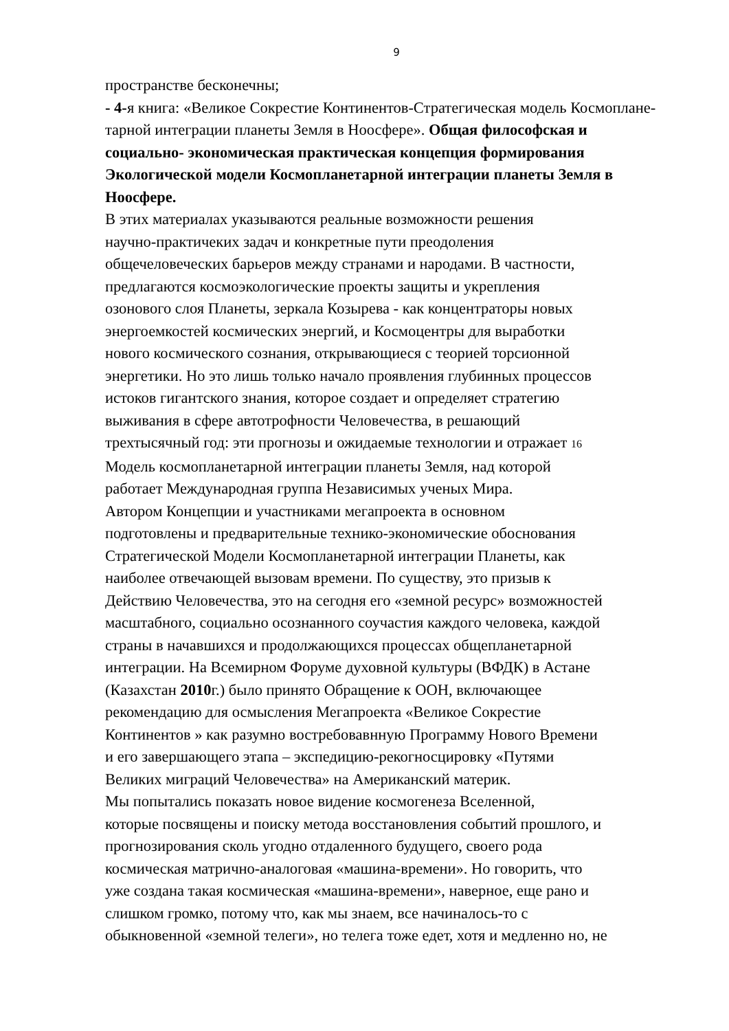9
пространстве бесконечны;
- 4-я книга: «Великое Сокрестие Континентов-Стратегическая модель Космопланe-тарной интеграции планеты Земля в Ноосфере». Общая философская и социально- экономическая практическая концепция формирования Экологической модели Космопланетарной интеграции планеты Земля в Ноосфере.
В этих материалах указываются реальные возможности решения
научно-практичеких задач и конкретные пути преодоления
общечеловеческих барьеров между странами и народами. В частности,
предлагаются космоэкологические проекты защиты и укрепления
озонового слоя Планеты, зеркала Козырева - как концентраторы новых
энергоемкостей космических энергий, и Космоцентры для выработки
нового космического сознания, открывающиеся с теорией торсионной
энергетики. Но это лишь только начало проявления глубинных процессов
истоков гигантского знания, которое создает и определяет стратегию
выживания в сфере автотрофности Человечества, в решающий
трехтысячный год: эти прогнозы и ожидаемые технологии и отражает 16
Модель космопланетарной интеграции планеты Земля, над которой
работает Международная группа Независимых ученых Мира.
Автором Концепции и участниками мегапроекта в основном
подготовлены и предварительные технико-экономические обоснования
Стратегической Модели Космопланетарной интеграции Планеты, как
наиболее отвечающей вызовам времени. По существу, это призыв к
Действию Человечества, это на сегодня его «земной ресурс» возможностей
масштабного, социально осознанного соучастия каждого человека, каждой
страны в начавшихся и продолжающихся процессах общепланетарной
интеграции. На Всемирном Форуме духовной культуры (ВФДК) в Астане
(Казахстан 2010г.) было принято Обращение к ООН, включающее
рекомендацию для осмысления Мегапроекта «Великое Сокрестие
Континентов » как разумно востребовавнную Программу Нового Времени
и его завершающего этапа – экспедицию-рекогносцировку «Путями
Великих миграций Человечества» на Американский материк.
Мы попытались показать новое видение космогенеза Вселенной,
которые посвящены и поиску метода восстановления событий прошлого, и
прогнозирования сколь угодно отдаленного будущего, своего рода
космическая матрично-аналоговая «машина-времени». Но говорить, что
уже создана такая космическая «машина-времени», наверное, еще рано и
слишком громко, потому что, как мы знаем, все начиналось-то с
обыкновенной «земной телеги», но телега тоже едет, хотя и медленно но, не